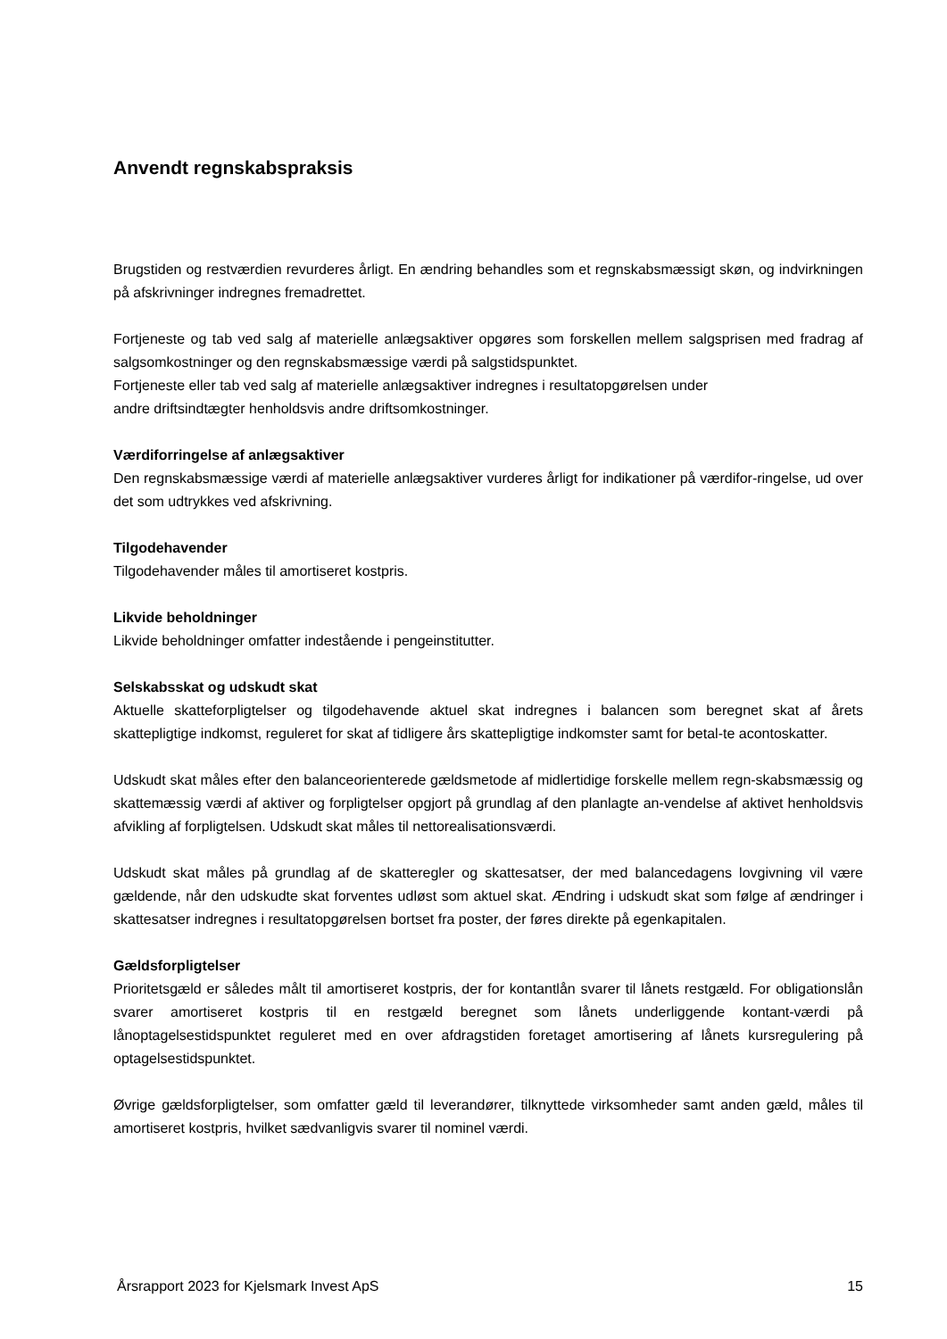Anvendt regnskabspraksis
Brugstiden og restværdien revurderes årligt. En ændring behandles som et regnskabsmæssigt skøn, og indvirkningen på afskrivninger indregnes fremadrettet.
Fortjeneste og tab ved salg af materielle anlægsaktiver opgøres som forskellen mellem salgsprisen med fradrag af salgsomkostninger og den regnskabsmæssige værdi på salgstidspunktet.
Fortjeneste eller tab ved salg af materielle anlægsaktiver indregnes i resultatopgørelsen under
andre driftsindtægter henholdsvis andre driftsomkostninger.
Værdiforringelse af anlægsaktiver
Den regnskabsmæssige værdi af materielle anlægsaktiver vurderes årligt for indikationer på værdifor-ringelse, ud over det som udtrykkes ved afskrivning.
Tilgodehavender
Tilgodehavender måles til amortiseret kostpris.
Likvide beholdninger
Likvide beholdninger omfatter indestående i pengeinstitutter.
Selskabsskat og udskudt skat
Aktuelle skatteforpligtelser og tilgodehavende aktuel skat indregnes i balancen som beregnet skat af årets skattepligtige indkomst, reguleret for skat af tidligere års skattepligtige indkomster samt for betal-te acontoskatter.
Udskudt skat måles efter den balanceorienterede gældsmetode af midlertidige forskelle mellem regn-skabsmæssig og skattemæssig værdi af aktiver og forpligtelser opgjort på grundlag af den planlagte an-vendelse af aktivet henholdsvis afvikling af forpligtelsen. Udskudt skat måles til nettorealisationsværdi.
Udskudt skat måles på grundlag af de skatteregler og skattesatser, der med balancedagens lovgivning vil være gældende, når den udskudte skat forventes udløst som aktuel skat. Ændring i udskudt skat som følge af ændringer i skattesatser indregnes i resultatopgørelsen bortset fra poster, der føres direkte på egenkapitalen.
Gældsforpligtelser
Prioritetsgæld er således målt til amortiseret kostpris, der for kontantlån svarer til lånets restgæld. For obligationslån svarer amortiseret kostpris til en restgæld beregnet som lånets underliggende kontant-værdi på lånoptagelsestidspunktet reguleret med en over afdragstiden foretaget amortisering af lånets kursregulering på optagelsestidspunktet.
Øvrige gældsforpligtelser, som omfatter gæld til leverandører, tilknyttede virksomheder samt anden gæld, måles til amortiseret kostpris, hvilket sædvanligvis svarer til nominel værdi.
Årsrapport 2023 for Kjelsmark Invest ApS 15